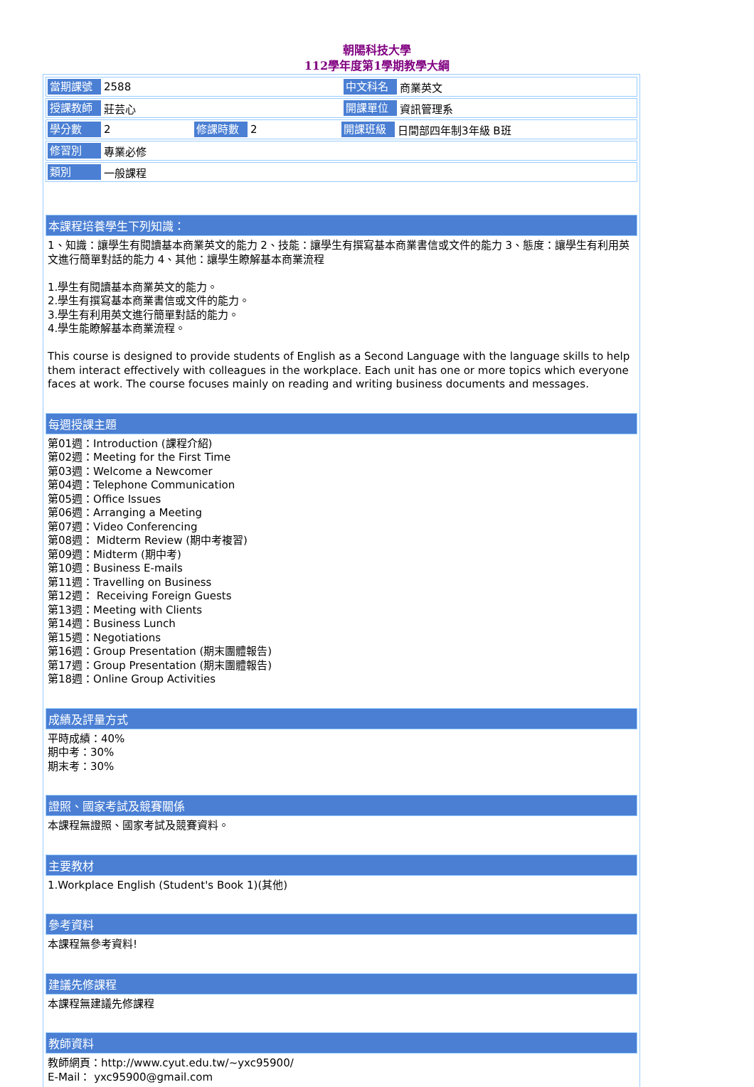朝陽科技大學
112學年度第1學期教學大綱
當期課號 2588 中文科名 商業英文
授課教師 莊芸心 開課單位 資訊管理系
學分數 2 修課時數 2 開課班級 日間部四年制3年級 B班
修習別 專業必修
類別 一般課程
本課程培養學生下列知識：
1、知識：讓學生有閱讀基本商業英文的能力 2、技能：讓學生有撰寫基本商業書信或文件的能力 3、態度：讓學生有利用英文進行簡單對話的能力 4、其他：讓學生瞭解基本商業流程
1.學生有閱讀基本商業英文的能力。
2.學生有撰寫基本商業書信或文件的能力。
3.學生有利用英文進行簡單對話的能力。
4.學生能瞭解基本商業流程。
This course is designed to provide students of English as a Second Language with the language skills to help them interact effectively with colleagues in the workplace. Each unit has one or more topics which everyone faces at work. The course focuses mainly on reading and writing business documents and messages.
每週授課主題
第01週：Introduction (課程介紹)
第02週：Meeting for the First Time
第03週：Welcome a Newcomer
第04週：Telephone Communication
第05週：Office Issues
第06週：Arranging a Meeting
第07週：Video Conferencing
第08週： Midterm Review (期中考複習)
第09週：Midterm (期中考)
第10週：Business E-mails
第11週：Travelling on Business
第12週： Receiving Foreign Guests
第13週：Meeting with Clients
第14週：Business Lunch
第15週：Negotiations
第16週：Group Presentation (期末團體報告)
第17週：Group Presentation (期末團體報告)
第18週：Online Group Activities
成績及評量方式
平時成績：40%
期中考：30%
期末考：30%
證照、國家考試及競賽關係
本課程無證照、國家考試及競賽資料。
主要教材
1.Workplace English (Student's Book 1)(其他)
參考資料
本課程無參考資料!
建議先修課程
本課程無建議先修課程
教師資料
教師網頁：http://www.cyut.edu.tw/~yxc95900/
E-Mail： yxc95900@gmail.com